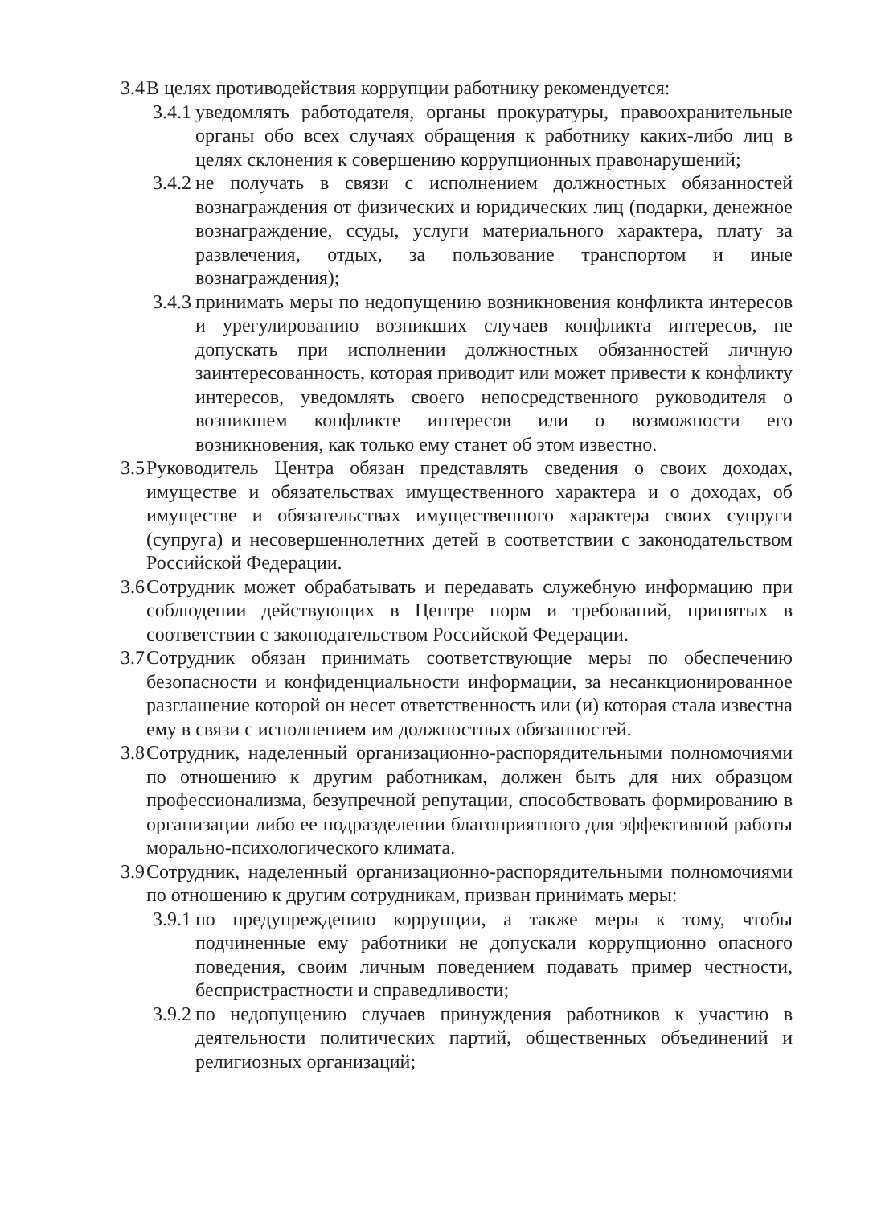3.4 В целях противодействия коррупции работнику рекомендуется:
3.4.1 уведомлять работодателя, органы прокуратуры, правоохранительные органы обо всех случаях обращения к работнику каких-либо лиц в целях склонения к совершению коррупционных правонарушений;
3.4.2 не получать в связи с исполнением должностных обязанностей вознаграждения от физических и юридических лиц (подарки, денежное вознаграждение, ссуды, услуги материального характера, плату за развлечения, отдых, за пользование транспортом и иные вознаграждения);
3.4.3 принимать меры по недопущению возникновения конфликта интересов и урегулированию возникших случаев конфликта интересов, не допускать при исполнении должностных обязанностей личную заинтересованность, которая приводит или может привести к конфликту интересов, уведомлять своего непосредственного руководителя о возникшем конфликте интересов или о возможности его возникновения, как только ему станет об этом известно.
3.5 Руководитель Центра обязан представлять сведения о своих доходах, имуществе и обязательствах имущественного характера и о доходах, об имуществе и обязательствах имущественного характера своих супруги (супруга) и несовершеннолетних детей в соответствии с законодательством Российской Федерации.
3.6 Сотрудник может обрабатывать и передавать служебную информацию при соблюдении действующих в Центре норм и требований, принятых в соответствии с законодательством Российской Федерации.
3.7 Сотрудник обязан принимать соответствующие меры по обеспечению безопасности и конфиденциальности информации, за несанкционированное разглашение которой он несет ответственность или (и) которая стала известна ему в связи с исполнением им должностных обязанностей.
3.8 Сотрудник, наделенный организационно-распорядительными полномочиями по отношению к другим работникам, должен быть для них образцом профессионализма, безупречной репутации, способствовать формированию в организации либо ее подразделении благоприятного для эффективной работы морально-психологического климата.
3.9 Сотрудник, наделенный организационно-распорядительными полномочиями по отношению к другим сотрудникам, призван принимать меры:
3.9.1 по предупреждению коррупции, а также меры к тому, чтобы подчиненные ему работники не допускали коррупционно опасного поведения, своим личным поведением подавать пример честности, беспристрастности и справедливости;
3.9.2 по недопущению случаев принуждения работников к участию в деятельности политических партий, общественных объединений и религиозных организаций;